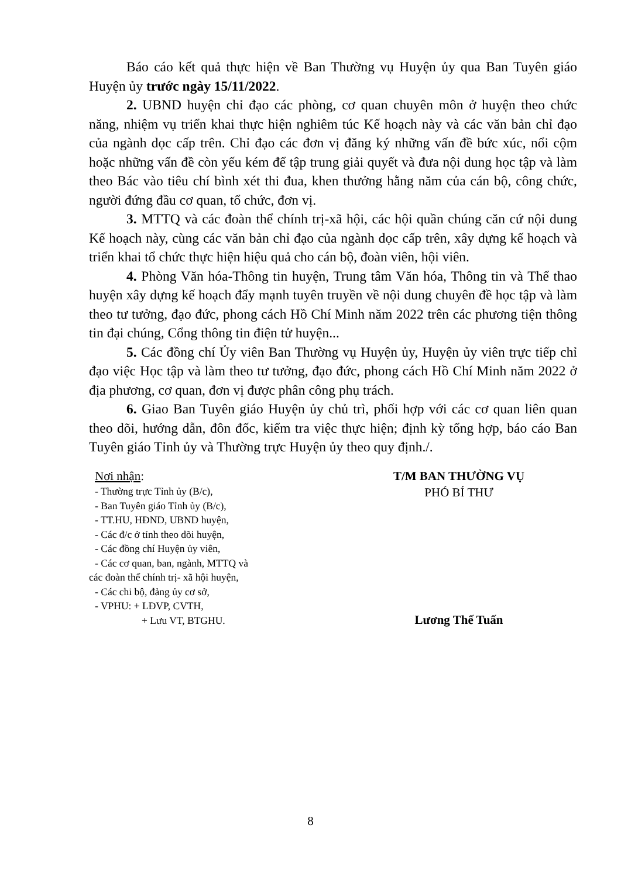Báo cáo kết quả thực hiện về Ban Thường vụ Huyện ủy qua Ban Tuyên giáo Huyện ủy trước ngày 15/11/2022.
2. UBND huyện chỉ đạo các phòng, cơ quan chuyên môn ở huyện theo chức năng, nhiệm vụ triển khai thực hiện nghiêm túc Kế hoạch này và các văn bản chỉ đạo của ngành dọc cấp trên. Chỉ đạo các đơn vị đăng ký những vấn đề bức xúc, nổi cộm hoặc những vấn đề còn yếu kém để tập trung giải quyết và đưa nội dung học tập và làm theo Bác vào tiêu chí bình xét thi đua, khen thưởng hằng năm của cán bộ, công chức, người đứng đầu cơ quan, tổ chức, đơn vị.
3. MTTQ và các đoàn thể chính trị-xã hội, các hội quần chúng căn cứ nội dung Kế hoạch này, cùng các văn bản chỉ đạo của ngành dọc cấp trên, xây dựng kế hoạch và triển khai tổ chức thực hiện hiệu quả cho cán bộ, đoàn viên, hội viên.
4. Phòng Văn hóa-Thông tin huyện, Trung tâm Văn hóa, Thông tin và Thể thao huyện xây dựng kế hoạch đẩy mạnh tuyên truyền về nội dung chuyên đề học tập và làm theo tư tưởng, đạo đức, phong cách Hồ Chí Minh năm 2022 trên các phương tiện thông tin đại chúng, Cổng thông tin điện tử huyện...
5. Các đồng chí Ủy viên Ban Thường vụ Huyện ủy, Huyện ủy viên trực tiếp chỉ đạo việc Học tập và làm theo tư tưởng, đạo đức, phong cách Hồ Chí Minh năm 2022 ở địa phương, cơ quan, đơn vị được phân công phụ trách.
6. Giao Ban Tuyên giáo Huyện ủy chủ trì, phối hợp với các cơ quan liên quan theo dõi, hướng dẫn, đôn đốc, kiểm tra việc thực hiện; định kỳ tổng hợp, báo cáo Ban Tuyên giáo Tỉnh ủy và Thường trực Huyện ủy theo quy định./.
Nơi nhận:
- Thường trực Tỉnh ủy (B/c),
- Ban Tuyên giáo Tỉnh ủy (B/c),
- TT.HU, HĐND, UBND huyện,
- Các đ/c ở tỉnh theo dõi huyện,
- Các đồng chí Huyện ủy viên,
- Các cơ quan, ban, ngành, MTTQ và
các đoàn thể chính trị- xã hội huyện,
- Các chi bộ, đảng ủy cơ sở,
- VPHU: + LĐVP, CVTH,
+ Lưu VT, BTGHU.
T/M BAN THƯỜNG VỤ
PHÓ BÍ THƯ
Lương Thế Tuấn
8